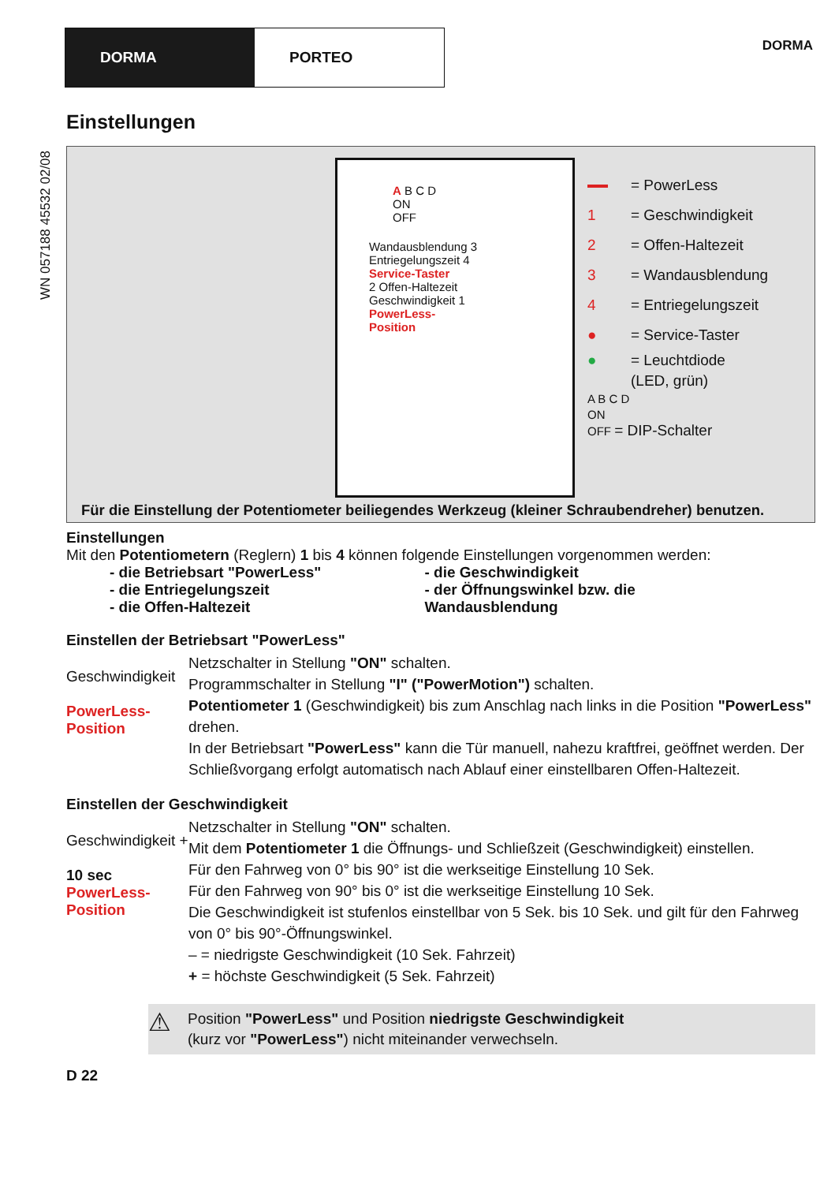DORMA PORTEO
DORMA
WN 057188 45532 02/08
Einstellungen
A B C D
ON
OFF
Wandausblendung 3 Entriegelungszeit 4
Service-Taster
2 Offen-Haltezeit Geschwindigkeit 1
PowerLess-
Position
= PowerLess
1 = Geschwindigkeit
2 = Offen-Haltezeit
3 = Wandausblendung
4 = Entriegelungszeit
● = Service-Taster
● = Leuchtdiode
(LED, grün)
A B C D
ON
OFF = DIP-Schalter
Für die Einstellung der Potentiometer beiliegendes Werkzeug (kleiner Schraubendreher) benutzen.
Einstellungen
Mit den Potentiometern (Reglern) 1 bis 4 können folgende Einstellungen vorgenommen werden:
- die Betriebsart "PowerLess"
- die Entriegelungszeit
- die Offen-Haltezeit
- die Geschwindigkeit
- der Öffnungswinkel bzw. die Wandausblendung
Einstellen der Betriebsart "PowerLess"
Geschwindigkeit
PowerLess-
Position
Netzschalter in Stellung "ON" schalten.
Programmschalter in Stellung "I" ("PowerMotion") schalten.
Potentiometer 1 (Geschwindigkeit) bis zum Anschlag nach links in die Position "PowerLess" drehen.
In der Betriebsart "PowerLess" kann die Tür manuell, nahezu kraftfrei, geöffnet werden. Der Schließvorgang erfolgt automatisch nach Ablauf einer einstellbaren Offen-Haltezeit.
Einstellen der Geschwindigkeit
Geschwindigkeit +
10 sec
PowerLess-
Position
Netzschalter in Stellung "ON" schalten.
Mit dem Potentiometer 1 die Öffnungs- und Schließzeit (Geschwindigkeit) einstellen.
Für den Fahrweg von 0° bis 90° ist die werkseitige Einstellung 10 Sek.
Für den Fahrweg von 90° bis 0° ist die werkseitige Einstellung 10 Sek.
Die Geschwindigkeit ist stufenlos einstellbar von 5 Sek. bis 10 Sek. und gilt für den Fahrweg von 0° bis 90°-Öffnungswinkel.
– = niedrigste Geschwindigkeit (10 Sek. Fahrzeit)
+ = höchste Geschwindigkeit (5 Sek. Fahrzeit)
⚠ Position "PowerLess" und Position niedrigste Geschwindigkeit
(kurz vor "PowerLess") nicht miteinander verwechseln.
D 22